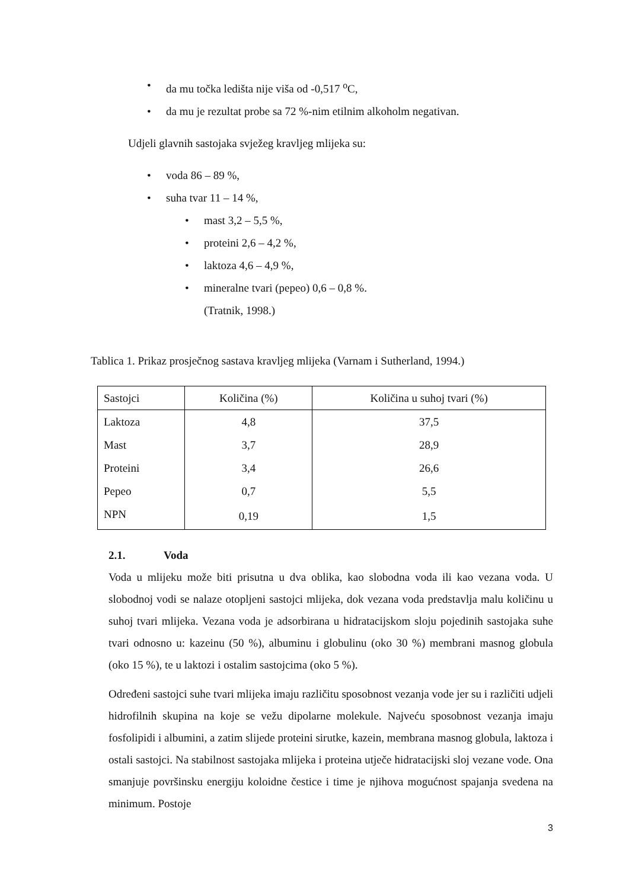• da mu točka ledišta nije viša od -0,517 <sup>o</sup>C,
• da mu je rezultat probe sa 72 %-nim etilnim alkoholm negativan.
Udjeli glavnih sastojaka svježeg kravljeg mlijeka su:
• voda 86 – 89 %,
• suha tvar 11 – 14 %,
• mast 3,2 – 5,5 %,
• proteini 2,6 – 4,2 %,
• laktoza 4,6 – 4,9 %,
• mineralne tvari (pepeo) 0,6 – 0,8 %.
(Tratnik, 1998.)
Tablica 1. Prikaz prosječnog sastava kravljeg mlijeka (Varnam i Sutherland, 1994.)
| Sastojci | Količina (%) | Količina u suhoj tvari (%) |
| Laktoza | 4,8 | 37,5 |
| Mast | 3,7 | 28,9 |
| Proteini | 3,4 | 26,6 |
| Pepeo | 0,7 | 5,5 |
| NPN | 0,19 | 1,5 |
2.1. Voda
Voda u mlijeku može biti prisutna u dva oblika, kao slobodna voda ili kao vezana voda. U slobodnoj vodi se nalaze otopljeni sastojci mlijeka, dok vezana voda predstavlja malu količinu u suhoj tvari mlijeka. Vezana voda je adsorbirana u hidratacijskom sloju pojedinih sastojaka suhe tvari odnosno u: kazeinu (50 %), albuminu i globulinu (oko 30 %) membrani masnog globula (oko 15 %), te u laktozi i ostalim sastojcima (oko 5 %).
Određeni sastojci suhe tvari mlijeka imaju različitu sposobnost vezanja vode jer su i različiti udjeli hidrofilnih skupina na koje se vežu dipolarne molekule. Najveću sposobnost vezanja imaju fosfolipidi i albumini, a zatim slijede proteini sirutke, kazein, membrana masnog globula, laktoza i ostali sastojci. Na stabilnost sastojaka mlijeka i proteina utječe hidratacijski sloj vezane vode. Ona smanjuje površinsku energiju koloidne čestice i time je njihova mogućnost spajanja svedena na minimum. Postoje
3